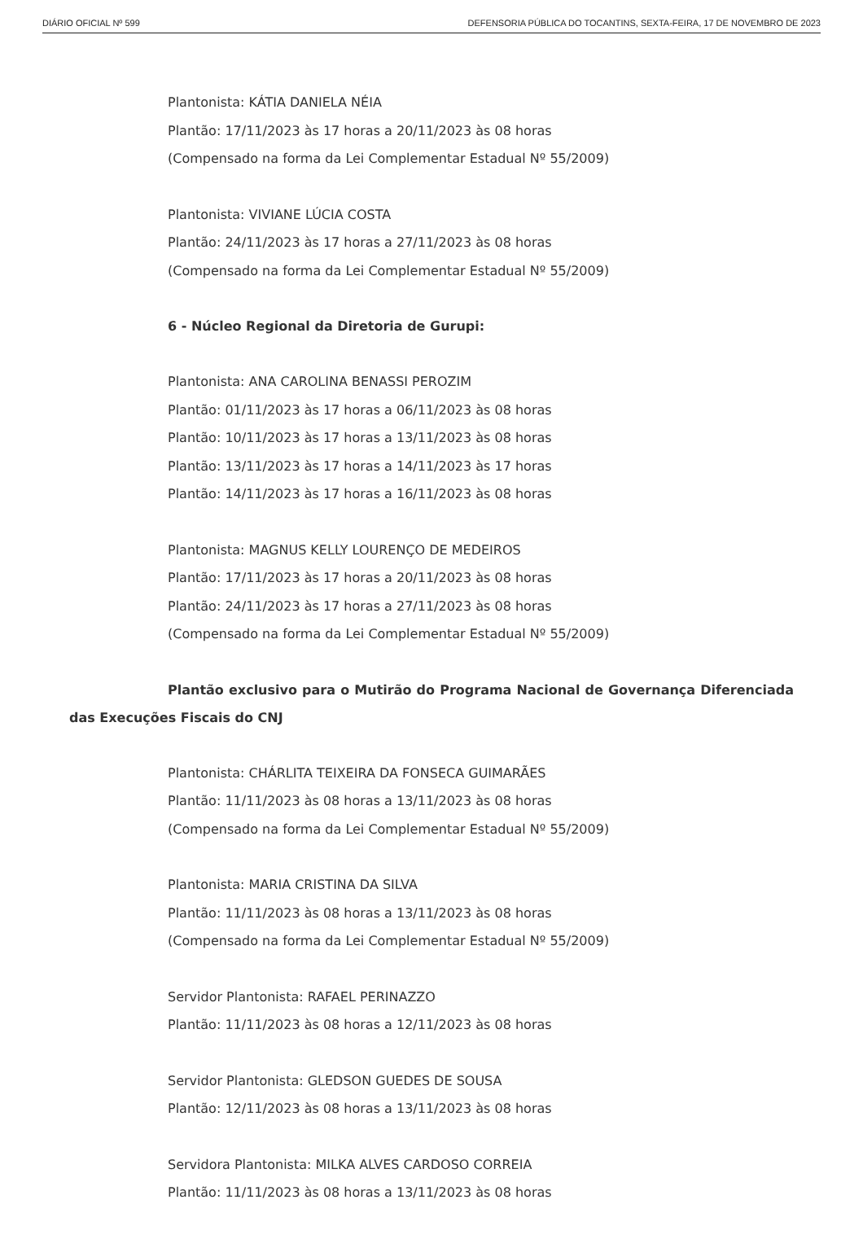DIÁRIO OFICIAL Nº 599 DEFENSORIA PÚBLICA DO TOCANTINS, SEXTA-FEIRA, 17 DE NOVEMBRO DE 2023
Plantonista: KÁTIA DANIELA NÉIA
Plantão: 17/11/2023 às 17 horas a 20/11/2023 às 08 horas
(Compensado na forma da Lei Complementar Estadual Nº 55/2009)
Plantonista: VIVIANE LÚCIA COSTA
Plantão: 24/11/2023 às 17 horas a 27/11/2023 às 08 horas
(Compensado na forma da Lei Complementar Estadual Nº 55/2009)
6 - Núcleo Regional da Diretoria de Gurupi:
Plantonista: ANA CAROLINA BENASSI PEROZIM
Plantão: 01/11/2023 às 17 horas a 06/11/2023 às 08 horas
Plantão: 10/11/2023 às 17 horas a 13/11/2023 às 08 horas
Plantão: 13/11/2023 às 17 horas a 14/11/2023 às 17 horas
Plantão: 14/11/2023 às 17 horas a 16/11/2023 às 08 horas
Plantonista: MAGNUS KELLY LOURENÇO DE MEDEIROS
Plantão: 17/11/2023 às 17 horas a 20/11/2023 às 08 horas
Plantão: 24/11/2023 às 17 horas a 27/11/2023 às 08 horas
(Compensado na forma da Lei Complementar Estadual Nº 55/2009)
Plantão exclusivo para o Mutirão do Programa Nacional de Governança Diferenciada das Execuções Fiscais do CNJ
Plantonista: CHÁRLITA TEIXEIRA DA FONSECA GUIMARÃES
Plantão: 11/11/2023 às 08 horas a 13/11/2023 às 08 horas
(Compensado na forma da Lei Complementar Estadual Nº 55/2009)
Plantonista: MARIA CRISTINA DA SILVA
Plantão: 11/11/2023 às 08 horas a 13/11/2023 às 08 horas
(Compensado na forma da Lei Complementar Estadual Nº 55/2009)
Servidor Plantonista: RAFAEL PERINAZZO
Plantão: 11/11/2023 às 08 horas a 12/11/2023 às 08 horas
Servidor Plantonista: GLEDSON GUEDES DE SOUSA
Plantão: 12/11/2023 às 08 horas a 13/11/2023 às 08 horas
Servidora Plantonista: MILKA ALVES CARDOSO CORREIA
Plantão: 11/11/2023 às 08 horas a 13/11/2023 às 08 horas